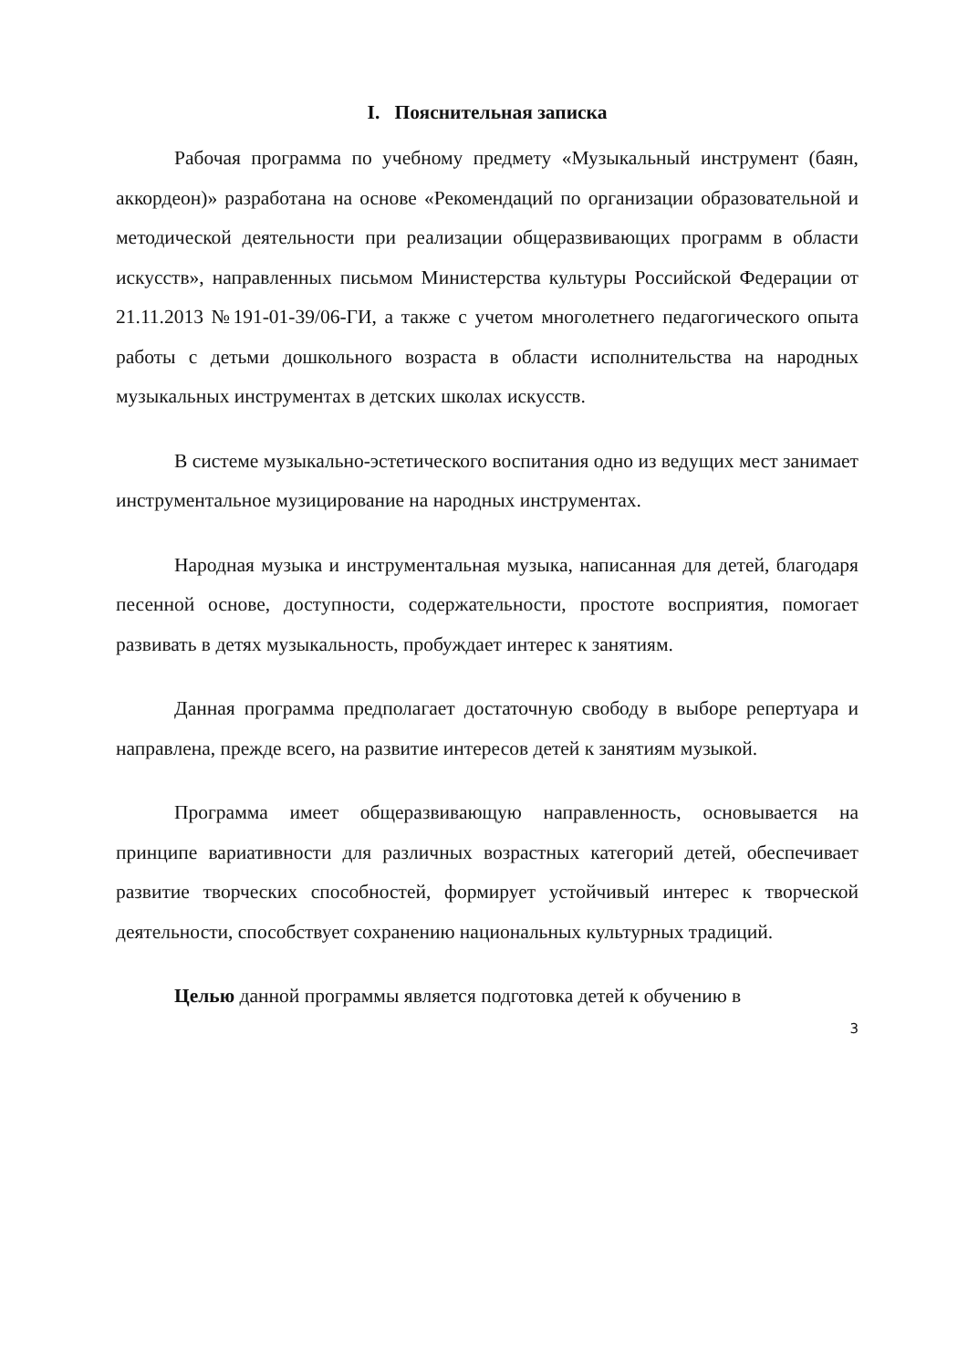I. Пояснительная записка
Рабочая программа по учебному предмету «Музыкальный инструмент (баян, аккордеон)» разработана на основе «Рекомендаций по организации образовательной и методической деятельности при реализации общеразвивающих программ в области искусств», направленных письмом Министерства культуры Российской Федерации от 21.11.2013 №191-01-39/06-ГИ, а также с учетом многолетнего педагогического опыта работы с детьми дошкольного возраста в области исполнительства на народных музыкальных инструментах в детских школах искусств.
В системе музыкально-эстетического воспитания одно из ведущих мест занимает инструментальное музицирование на народных инструментах.
Народная музыка и инструментальная музыка, написанная для детей, благодаря песенной основе, доступности, содержательности, простоте восприятия, помогает развивать в детях музыкальность, пробуждает интерес к занятиям.
Данная программа предполагает достаточную свободу в выборе репертуара и направлена, прежде всего, на развитие интересов детей к занятиям музыкой.
Программа имеет общеразвивающую направленность, основывается на принципе вариативности для различных возрастных категорий детей, обеспечивает развитие творческих способностей, формирует устойчивый интерес к творческой деятельности, способствует сохранению национальных культурных традиций.
Целью данной программы является подготовка детей к обучению в
3